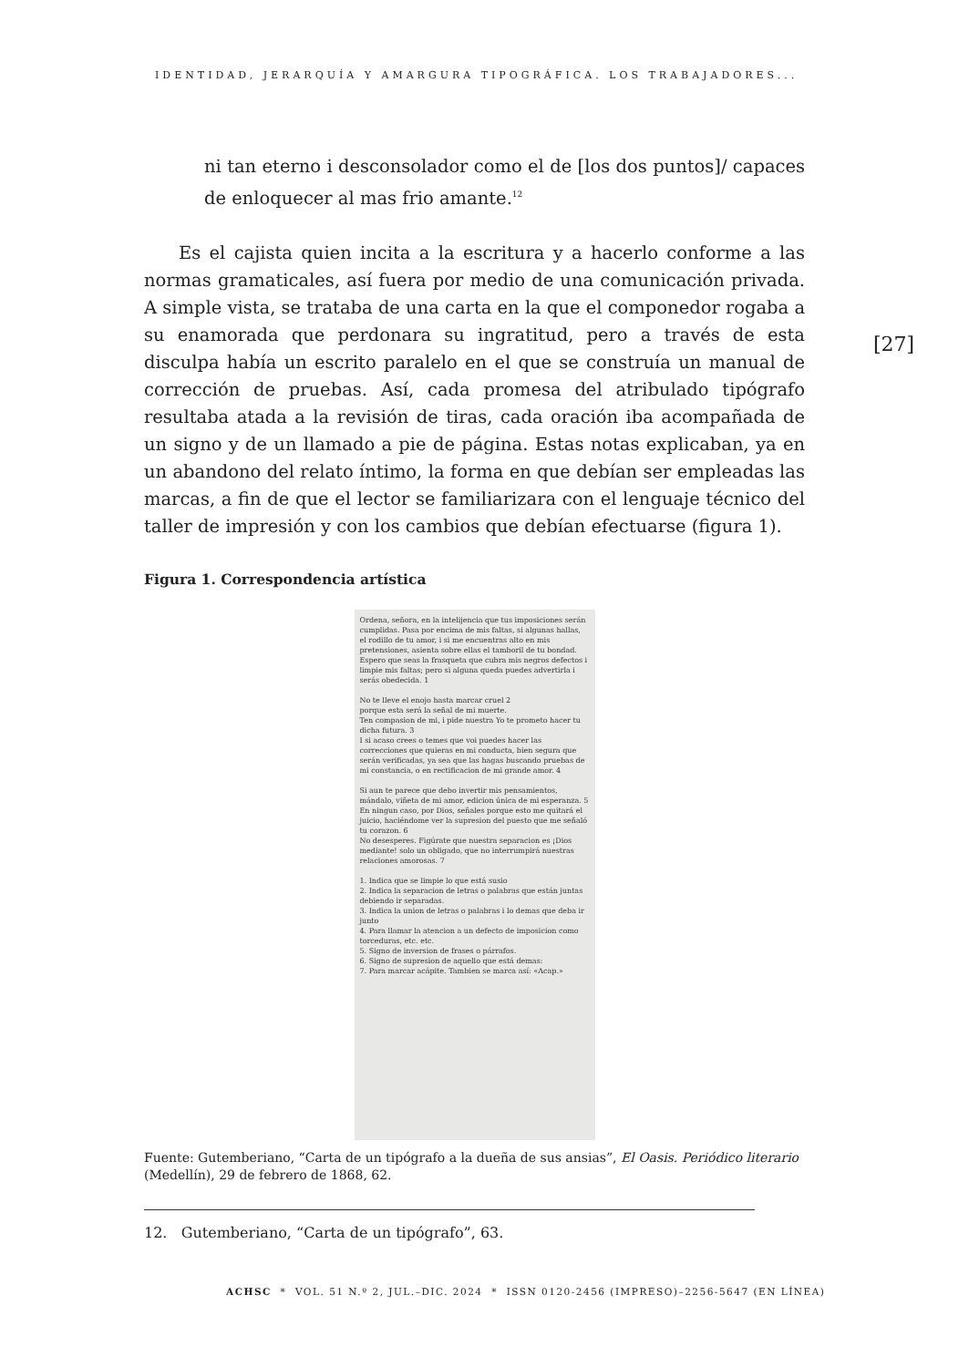IDENTIDAD, JERARQUÍA Y AMARGURA TIPOGRÁFICA. LOS TRABAJADORES...
ni tan eterno i desconsolador como el de [los dos puntos]/ capaces de enloquecer al mas frio amante.<sup>12</sup>
Es el cajista quien incita a la escritura y a hacerlo conforme a las normas gramaticales, así fuera por medio de una comunicación privada. A simple vista, se trataba de una carta en la que el componedor rogaba a su enamorada que perdonara su ingratitud, pero a través de esta disculpa había un escrito paralelo en el que se construía un manual de corrección de pruebas. Así, cada promesa del atribulado tipógrafo resultaba atada a la revisión de tiras, cada oración iba acompañada de un signo y de un llamado a pie de página. Estas notas explicaban, ya en un abandono del relato íntimo, la forma en que debían ser empleadas las marcas, a fin de que el lector se familiarizara con el lenguaje técnico del taller de impresión y con los cambios que debían efectuarse (figura 1).
Figura 1. Correspondencia artística
Ordena, señora, en la intelijencia que tus imposiciones serán cumplidas. Pasa por encima de mis faltas, si algunas hallas, el rodillo de tu amor, i si me encuentras alto en mis pretensiones, asienta sobre ellas el tamboril de tu bondad.
Espero que seas la frasqueta que cubra mis negros defectos i limpie mis faltas; pero si alguna queda puedes advertirla i serás obedecida. 1
No te lleve el enojo hasta marcar cruel 2
porque esta será la señal de mi muerte.
Ten compasion de mi, i pide nuestra Yo te prometo hacer tu dicha futura. 3
I si acaso crees o temes que voi puedes hacer las correcciones que quieras en mi conducta, bien segura que serán verificadas, ya sea que las hagas buscando pruebas de mi constancia, o en rectificacion de mi grande amor. 4
Si aun te parece que debo invertir mis pensamientos, mándalo, viñeta de mi amor, edicion única de mi esperanza. 5
En ningun caso, por Dios, señales porque esto me quitará el juicio, haciéndome ver la supresion del puesto que me señaló tu corazon. 6
No desesperes. Figúrate que nuestra separacion es ¡Dios mediante! solo un obligado, que no interrumpirá nuestras relaciones amorosas. 7
1. Indica que se limpie lo que está susio
2. Indica la separacion de letras o palabras que están juntas debiendo ir separadas.
3. Indica la union de letras o palabras i lo demas que deba ir junto
4. Para llamar la atencion a un defecto de imposicion como torceduras, etc. etc.
5. Signo de inversion de frases o párrafos.
6. Signo de supresion de aquello que está demas:
7. Para marcar acápite. Tambien se marca así: «Acap.»
Fuente: Gutemberiano, “Carta de un tipógrafo a la dueña de sus ansias”, El Oasis. Periódico literario (Medellín), 29 de febrero de 1868, 62.
12. Gutemberiano, “Carta de un tipógrafo”, 63.
[27]
ACHSC * VOL. 51 N.º 2, JUL.–DIC. 2024 * ISSN 0120-2456 (IMPRESO)–2256-5647 (EN LÍNEA)